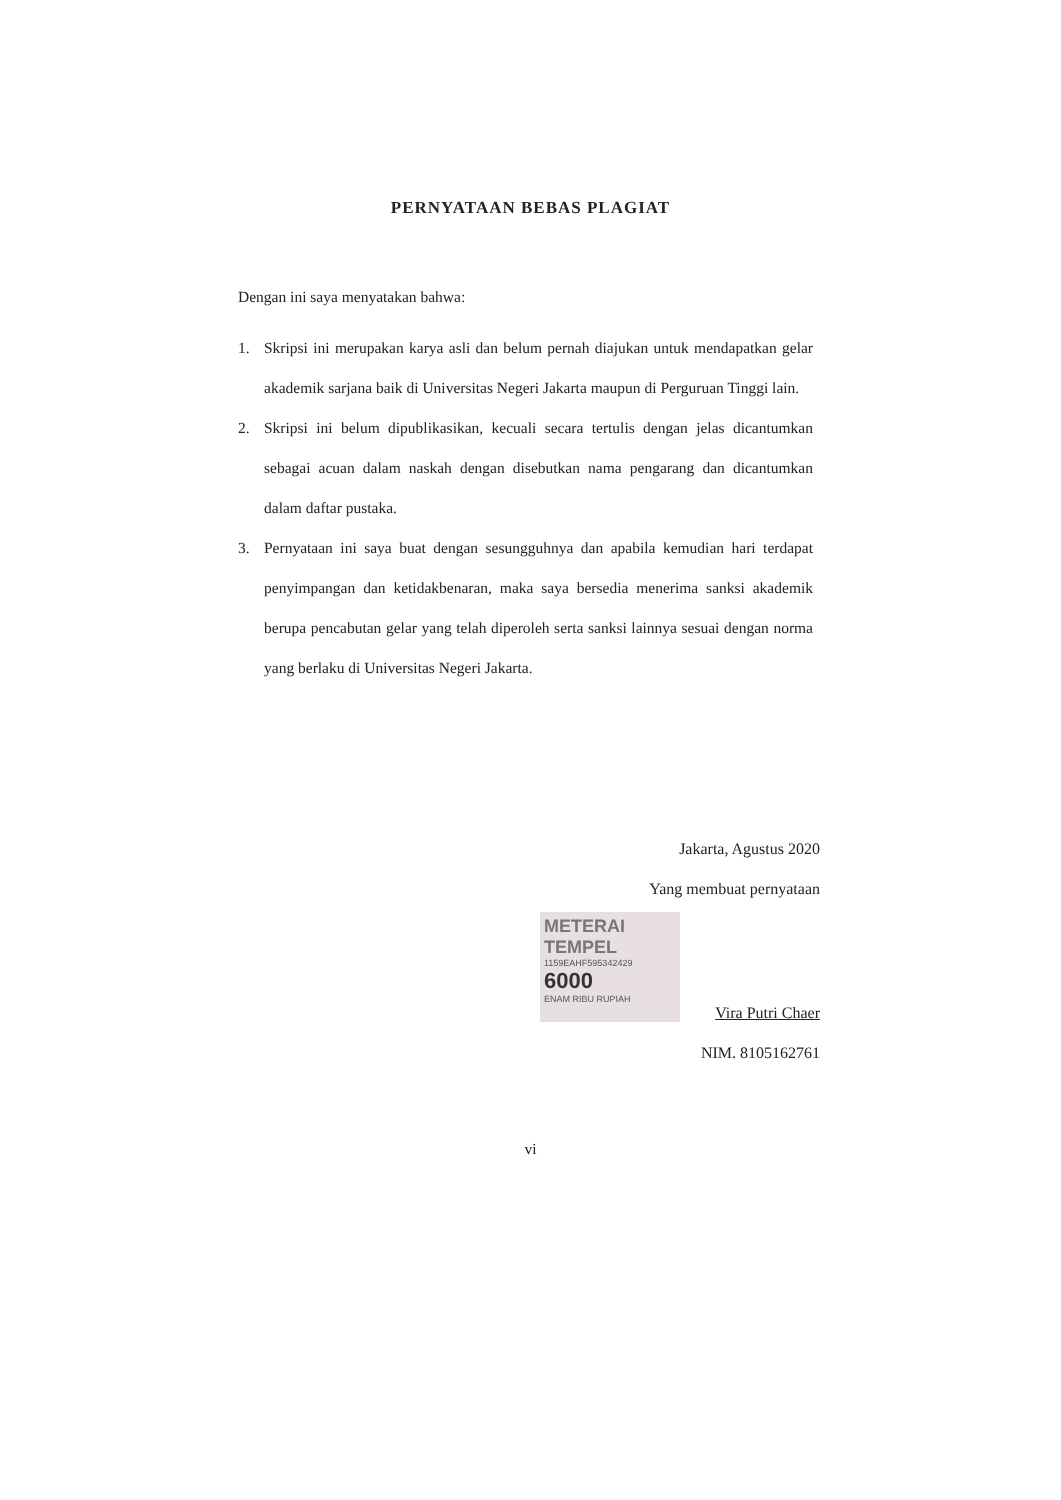PERNYATAAN BEBAS PLAGIAT
Dengan ini saya menyatakan bahwa:
1. Skripsi ini merupakan karya asli dan belum pernah diajukan untuk mendapatkan gelar akademik sarjana baik di Universitas Negeri Jakarta maupun di Perguruan Tinggi lain.
2. Skripsi ini belum dipublikasikan, kecuali secara tertulis dengan jelas dicantumkan sebagai acuan dalam naskah dengan disebutkan nama pengarang dan dicantumkan dalam daftar pustaka.
3. Pernyataan ini saya buat dengan sesungguhnya dan apabila kemudian hari terdapat penyimpangan dan ketidakbenaran, maka saya bersedia menerima sanksi akademik berupa pencabutan gelar yang telah diperoleh serta sanksi lainnya sesuai dengan norma yang berlaku di Universitas Negeri Jakarta.
Jakarta, Agustus 2020
Yang membuat pernyataan
METERAI TEMPEL
1159EAHF595342429
6000
ENAM RIBU RUPIAH
Vira Putri Chaer
NIM. 8105162761
vi